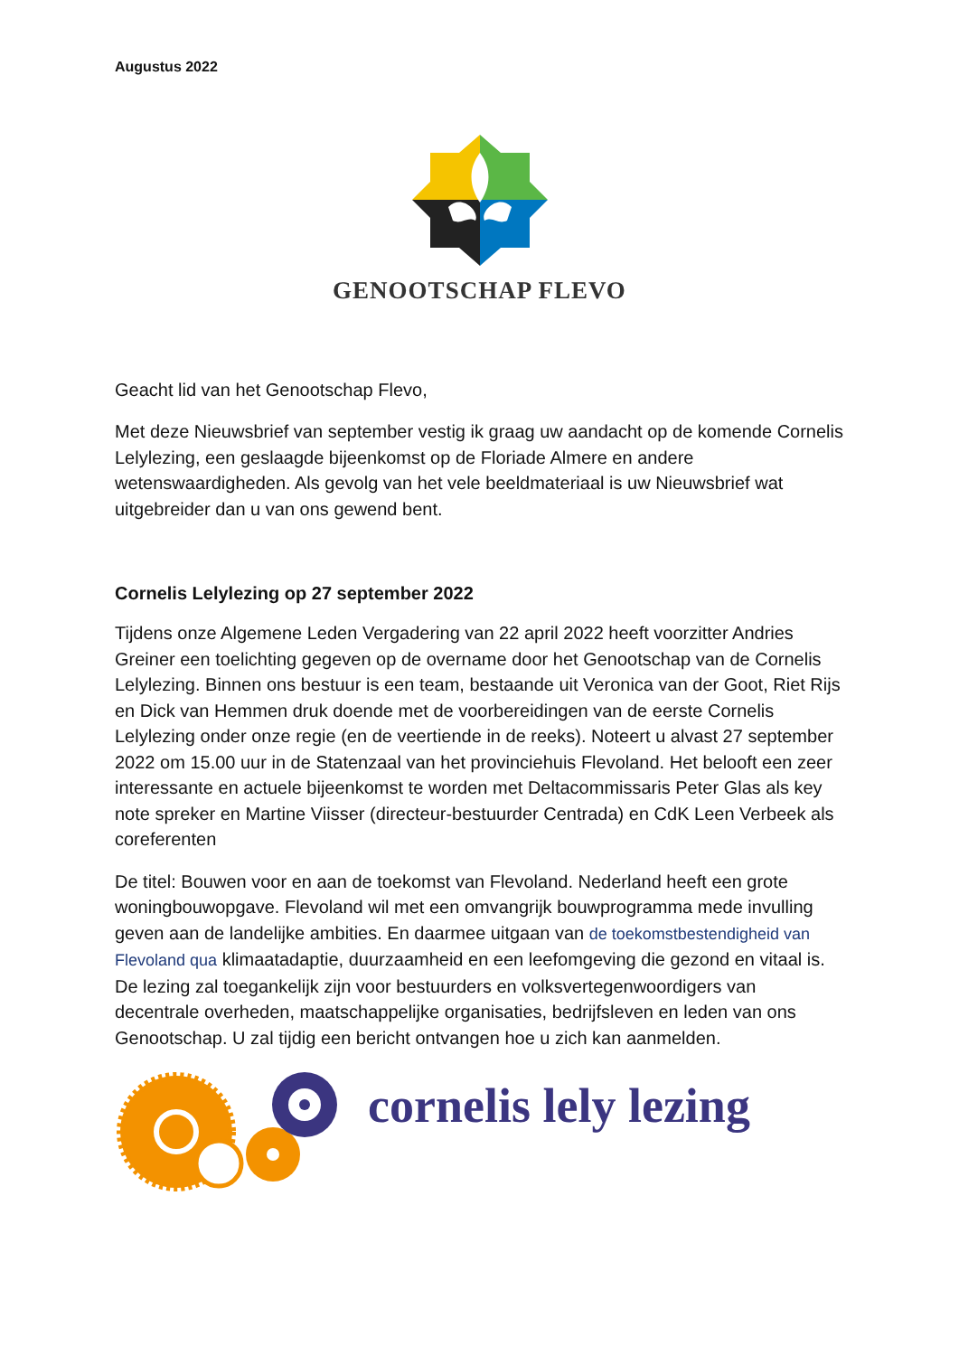Augustus 2022
GENOOTSCHAP FLEVO
Geacht lid van het Genootschap Flevo,
Met deze Nieuwsbrief van september vestig ik graag uw aandacht op de komende Cornelis Lelylezing, een geslaagde bijeenkomst op de Floriade Almere en andere wetenswaardigheden. Als gevolg van het vele beeldmateriaal is uw Nieuwsbrief wat uitgebreider dan u van ons gewend bent.
Cornelis Lelylezing op 27 september 2022
Tijdens onze Algemene Leden Vergadering van 22 april 2022 heeft voorzitter Andries Greiner een toelichting gegeven op de overname door het Genootschap van de Cornelis Lelylezing. Binnen ons bestuur is een team, bestaande uit Veronica van der Goot, Riet Rijs en Dick van Hemmen druk doende met de voorbereidingen van de eerste Cornelis Lelylezing onder onze regie (en de veertiende in de reeks). Noteert u alvast 27 september 2022 om 15.00 uur in de Statenzaal van het provinciehuis Flevoland. Het belooft een zeer interessante en actuele bijeenkomst te worden met Deltacommissaris Peter Glas als key note spreker en Martine Viisser (directeur-bestuurder Centrada) en CdK Leen Verbeek als coreferenten
De titel: Bouwen voor en aan de toekomst van Flevoland. Nederland heeft een grote woningbouwopgave. Flevoland wil met een omvangrijk bouwprogramma mede invulling geven aan de landelijke ambities. En daarmee uitgaan van de toekomstbestendigheid van Flevoland qua klimaatadaptie, duurzaamheid en een leefomgeving die gezond en vitaal is. De lezing zal toegankelijk zijn voor bestuurders en volksvertegenwoordigers van decentrale overheden, maatschappelijke organisaties, bedrijfsleven en leden van ons Genootschap. U zal tijdig een bericht ontvangen hoe u zich kan aanmelden.
cornelis lely lezing